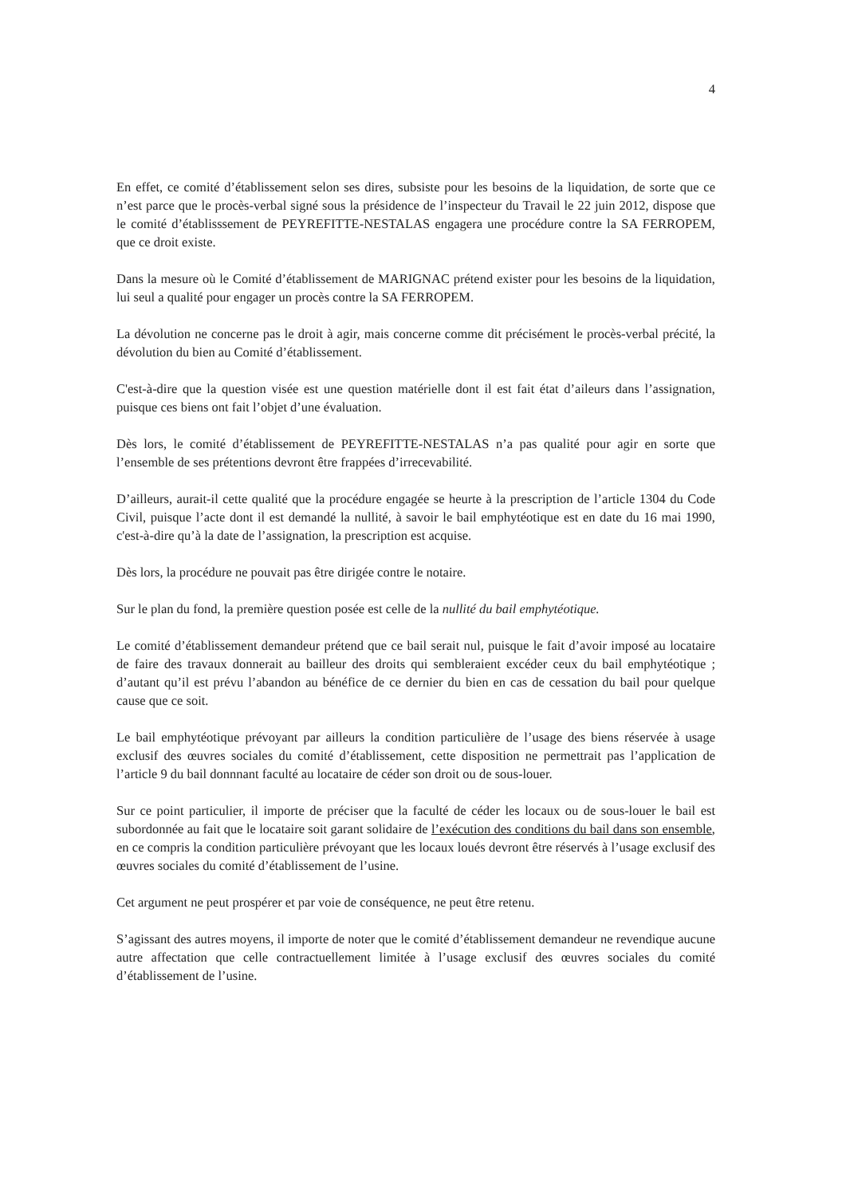4
En effet, ce comité d’établissement selon ses dires, subsiste pour les besoins de la liquidation, de sorte que ce n’est parce que le procès-verbal signé sous la présidence de l’inspecteur du Travail le 22 juin 2012, dispose que le comité d’établisssement de PEYREFITTE-NESTALAS engagera une procédure contre la SA FERROPEM, que ce droit existe.
Dans la mesure où le Comité d’établissement de MARIGNAC prétend exister pour les besoins de la liquidation, lui seul a qualité pour engager un procès contre la SA FERROPEM.
La dévolution ne concerne pas le droit à agir, mais concerne comme dit précisément le procès-verbal précité, la dévolution du bien au Comité d’établissement.
C'est-à-dire que la question visée est une question matérielle dont il est fait état d’aileurs dans l’assignation, puisque ces biens ont fait l’objet d’une évaluation.
Dès lors, le comité d’établissement de PEYREFITTE-NESTALAS n’a pas qualité pour agir en sorte que l’ensemble de ses prétentions devront être frappées d’irrecevabilité.
D’ailleurs, aurait-il cette qualité que la procédure engagée se heurte à la prescription de l’article 1304 du Code Civil, puisque l’acte dont il est demandé la nullité, à savoir le bail emphytéotique est en date du 16 mai 1990, c'est-à-dire qu’à la date de l’assignation, la prescription est acquise.
Dès lors, la procédure ne pouvait pas être dirigée contre le notaire.
Sur le plan du fond, la première question posée est celle de la nullité du bail emphytéotique.
Le comité d’établissement demandeur prétend que ce bail serait nul, puisque le fait d’avoir imposé au locataire de faire des travaux donnerait au bailleur des droits qui sembleraient excéder ceux du bail emphytéotique ; d’autant qu’il est prévu l’abandon au bénéfice de ce dernier du bien en cas de cessation du bail pour quelque cause que ce soit.
Le bail emphytéotique prévoyant par ailleurs la condition particulière de l’usage des biens réservée à usage exclusif des œuvres sociales du comité d’établissement, cette disposition ne permettrait pas l’application de l’article 9 du bail donnnant faculté au locataire de céder son droit ou de sous-louer.
Sur ce point particulier, il importe de préciser que la faculté de céder les locaux ou de sous-louer le bail est subordonnée au fait que le locataire soit garant solidaire de l’exécution des conditions du bail dans son ensemble, en ce compris la condition particulière prévoyant que les locaux loués devront être réservés à l’usage exclusif des œuvres sociales du comité d’établissement de l’usine.
Cet argument ne peut prospérer et par voie de conséquence, ne peut être retenu.
S’agissant des autres moyens, il importe de noter que le comité d’établissement demandeur ne revendique aucune autre affectation que celle contractuellement limitée à l’usage exclusif des œuvres sociales du comité d’établissement de l’usine.